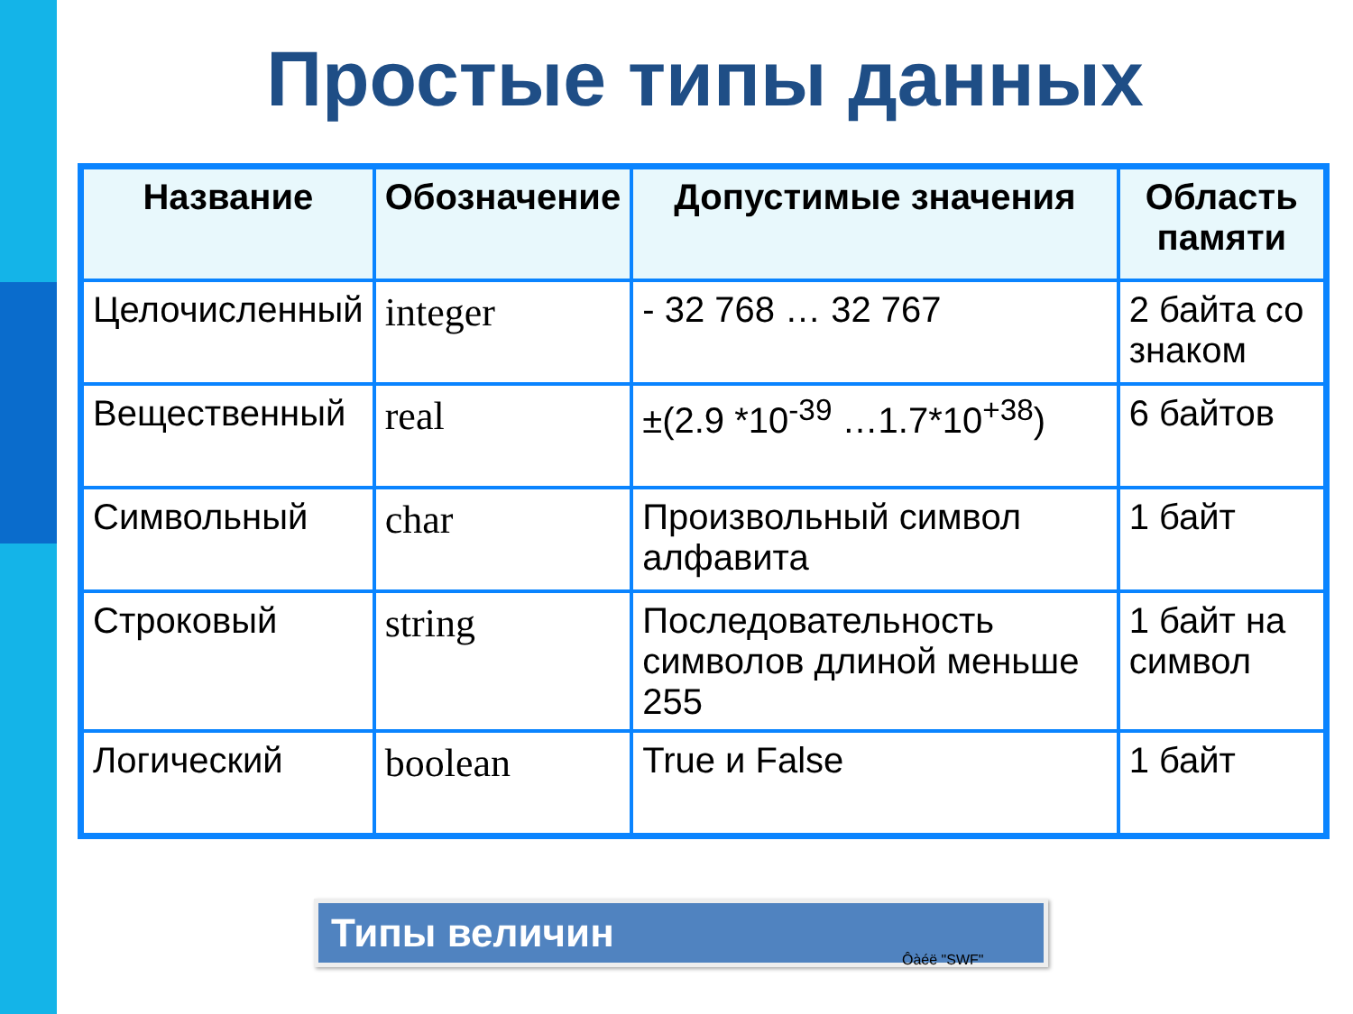Простые типы данных
| Название | Обозначение | Допустимые значения | Область памяти |
| --- | --- | --- | --- |
| Целочисленный | integer | - 32 768 … 32 767 | 2 байта со знаком |
| Вещественный | real | ±(2.9 *10<sup>-39</sup> …1.7*10<sup>+38</sup>) | 6 байтов |
| Символьный | char | Произвольный символ алфавита | 1 байт |
| Строковый | string | Последовательность символов длиной меньше 255 | 1 байт на символ |
| Логический | boolean | True и False | 1 байт |
Типы величин
Ôàéë "SWF"